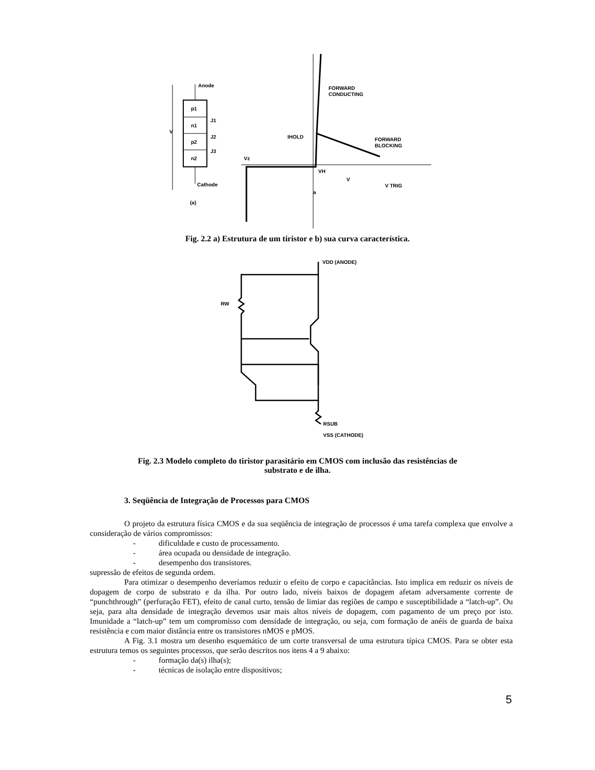V
Anode
p1
n1
p2
n2
J1
J2
J3
Cathode
(a)
FORWARD
CONDUCTING
FORWARD
BLOCKING
IHOLD
Vz
VH
a
V TRIG
V
Fig. 2.2 a) Estrutura de um tiristor e b) sua curva característica.
VDD (ANODE)
RW
RSUB
VSS (CATHODE)
Fig. 2.3 Modelo completo do tiristor parasitário em CMOS com inclusão das resistências de
substrato e de ilha.
3. Seqüência de Integração de Processos para CMOS
O projeto da estrutura física CMOS e da sua seqüência de integração de processos é uma tarefa complexa que envolve a consideração de vários compromissos:
- dificuldade e custo de processamento.
- área ocupada ou densidade de integração.
- desempenho dos transistores.
supressão de efeitos de segunda ordem.
Para otimizar o desempenho deveríamos reduzir o efeito de corpo e capacitâncias. Isto implica em reduzir os níveis de dopagem de corpo de substrato e da ilha. Por outro lado, níveis baixos de dopagem afetam adversamente corrente de “punchthrough” (perfuração FET), efeito de canal curto, tensão de limiar das regiões de campo e susceptibilidade a “latch-up”. Ou seja, para alta densidade de integração devemos usar mais altos níveis de dopagem, com pagamento de um preço por isto. Imunidade a “latch-up” tem um compromisso com densidade de integração, ou seja, com formação de anéis de guarda de baixa resistência e com maior distância entre os transistores nMOS e pMOS.
A Fig. 3.1 mostra um desenho esquemático de um corte transversal de uma estrutura típica CMOS. Para se obter esta estrutura temos os seguintes processos, que serão descritos nos itens 4 a 9 abaixo:
- formação da(s) ilha(s);
- técnicas de isolação entre dispositivos;
5